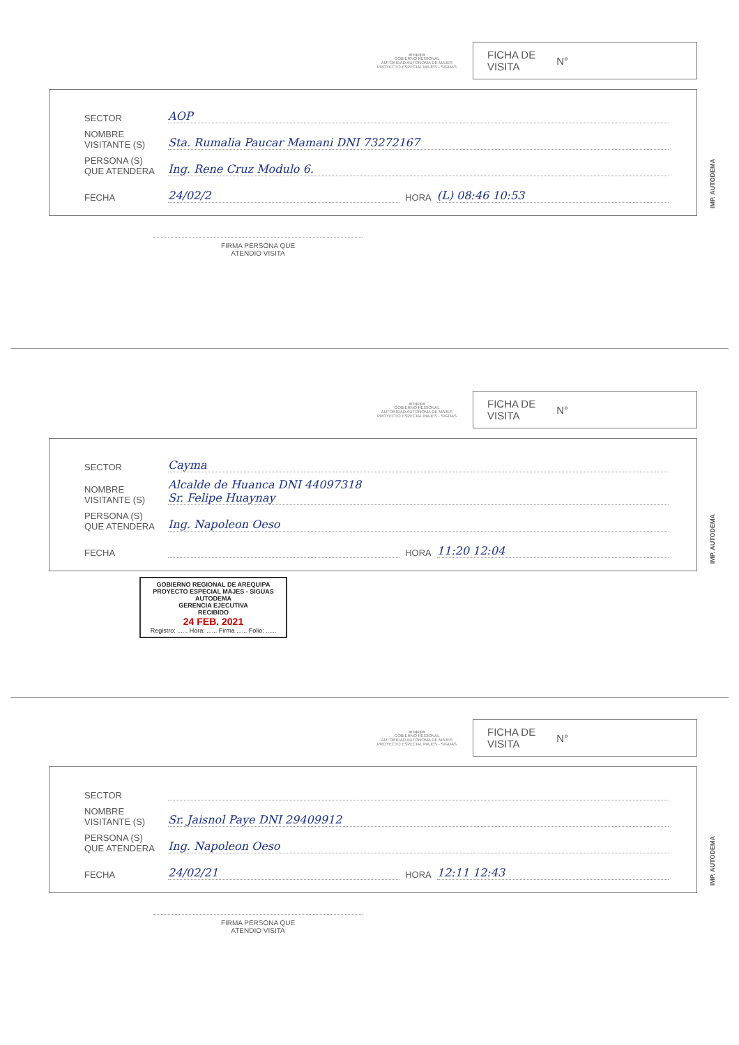arequipa
GOBIERNO REGIONAL
AUTORIDAD AUTONOMA DE MAJES
PROYECTO ESPECIAL MAJES - SIGUAS
FICHA DE
VISITA N°
SECTOR AOP
NOMBRE
VISITANTE (S) Sta. Rumalia Paucar Mamani DNI 73272167
PERSONA (S)
QUE ATENDERA Ing. Rene Cruz Modulo 6.
FECHA 24/02/2 HORA (L) 08:46 10:53
IMP. AUTODEMA
FIRMA PERSONA QUE
ATENDIO VISITA
arequipa
GOBIERNO REGIONAL
AUTORIDAD AUTONOMA DE MAJES
PROYECTO ESPECIAL MAJES - SIGUAS
FICHA DE
VISITA N°
SECTOR Cayma
NOMBRE
VISITANTE (S) Alcalde de Huanca DNI 44097318
Sr. Felipe Huaynay
PERSONA (S)
QUE ATENDERA Ing. Napoleon Oeso
FECHA HORA 11:20 12:04
IMP. AUTODEMA
GOBIERNO REGIONAL DE AREQUIPA
PROYECTO ESPECIAL MAJES - SIGUAS
AUTODEMA
GERENCIA EJECUTIVA
RECIBIDO
24 FEB. 2021
Registro: ...... Hora: ...... Firma ...... Folio: ......
arequipa
GOBIERNO REGIONAL
AUTORIDAD AUTONOMA DE MAJES
PROYECTO ESPECIAL MAJES - SIGUAS
FICHA DE
VISITA N°
SECTOR
NOMBRE
VISITANTE (S) Sr. Jaisnol Paye DNI 29409912
PERSONA (S)
QUE ATENDERA Ing. Napoleon Oeso
FECHA 24/02/21 HORA 12:11 12:43
IMP. AUTODEMA
FIRMA PERSONA QUE
ATENDIO VISITA